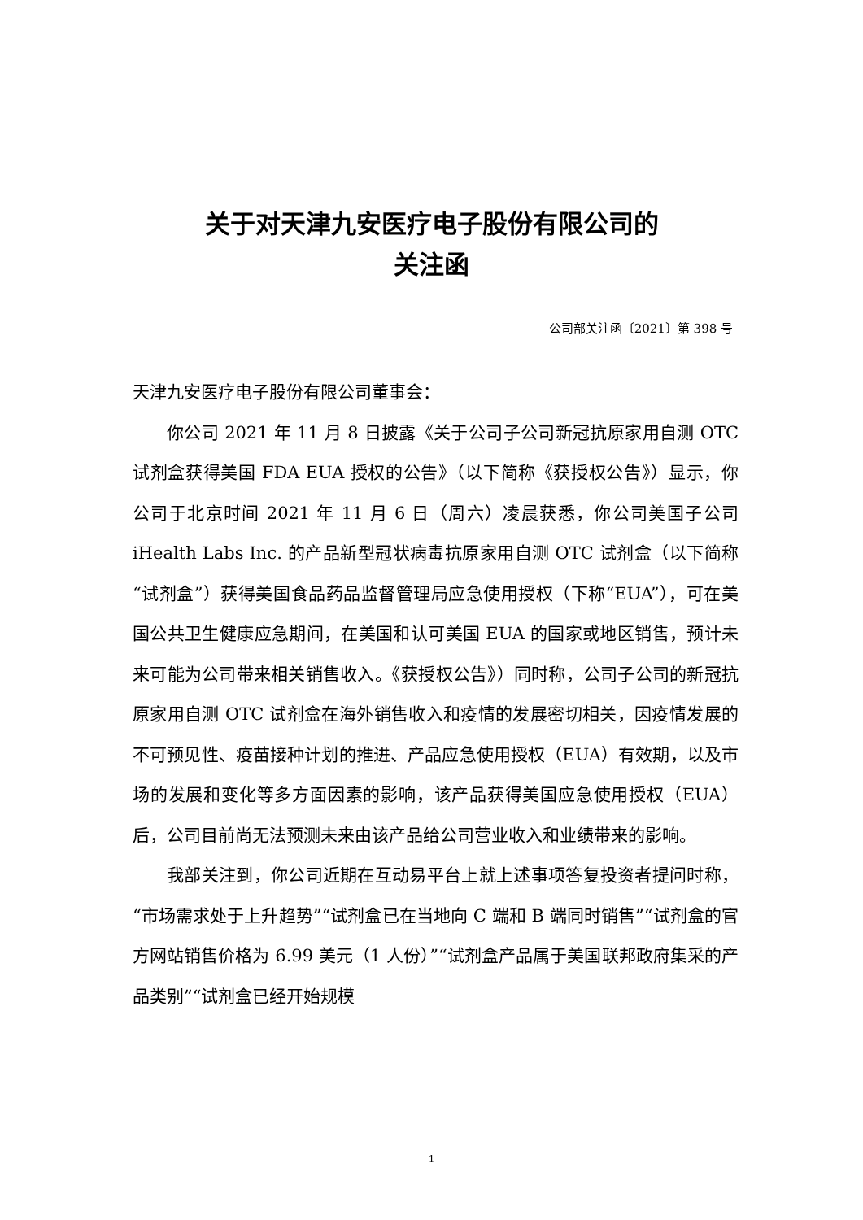关于对天津九安医疗电子股份有限公司的
关注函
公司部关注函〔2021〕第 398 号
天津九安医疗电子股份有限公司董事会：
你公司 2021 年 11 月 8 日披露《关于公司子公司新冠抗原家用自测 OTC 试剂盒获得美国 FDA EUA 授权的公告》（以下简称《获授权公告》）显示，你公司于北京时间 2021 年 11 月 6 日（周六）凌晨获悉，你公司美国子公司 iHealth Labs Inc. 的产品新型冠状病毒抗原家用自测 OTC 试剂盒（以下简称“试剂盒”）获得美国食品药品监督管理局应急使用授权（下称“EUA”），可在美国公共卫生健康应急期间，在美国和认可美国 EUA 的国家或地区销售，预计未来可能为公司带来相关销售收入。《获授权公告》）同时称，公司子公司的新冠抗原家用自测 OTC 试剂盒在海外销售收入和疫情的发展密切相关，因疫情发展的不可预见性、疫苗接种计划的推进、产品应急使用授权（EUA）有效期，以及市场的发展和变化等多方面因素的影响，该产品获得美国应急使用授权（EUA）后，公司目前尚无法预测未来由该产品给公司营业收入和业绩带来的影响。
我部关注到，你公司近期在互动易平台上就上述事项答复投资者提问时称，“市场需求处于上升趋势”“试剂盒已在当地向 C 端和 B 端同时销售”“试剂盒的官方网站销售价格为 6.99 美元（1 人份）”“试剂盒产品属于美国联邦政府集采的产品类别”“试剂盒已经开始规模
1